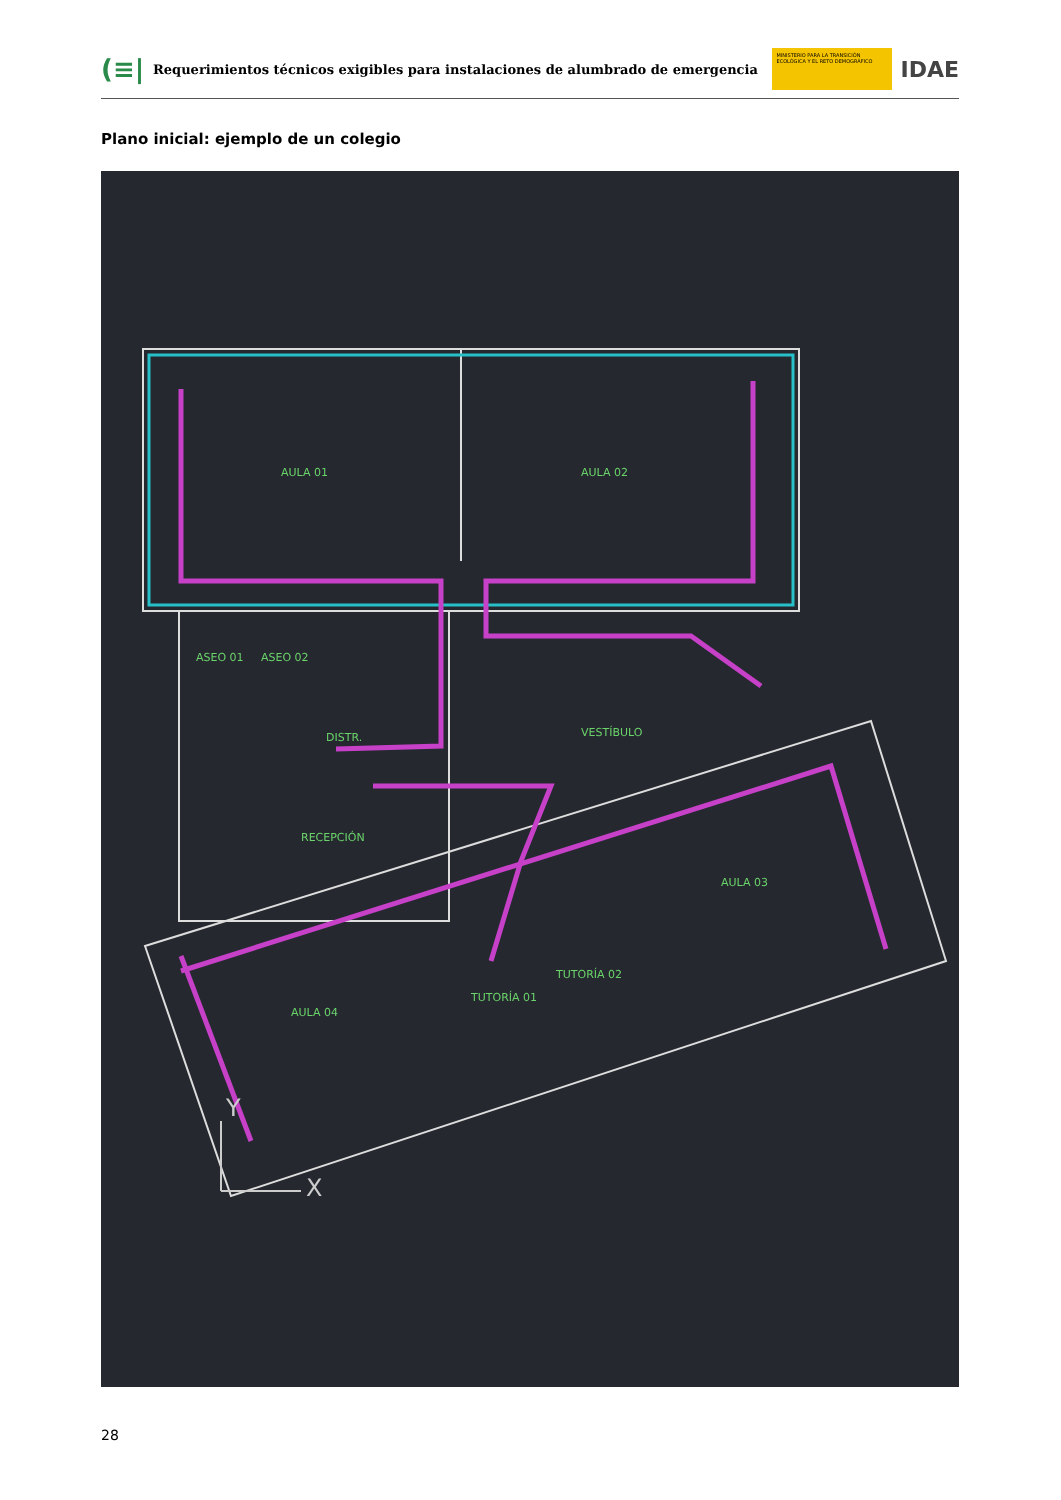(≡|
Requerimientos técnicos exigibles para instalaciones de alumbrado de emergencia
MINISTERIO PARA LA TRANSICIÓN ECOLÓGICA Y EL RETO DEMOGRÁFICO
IDAE
Plano inicial: ejemplo de un colegio
AULA 01
AULA 02
VESTÍBULO
DISTR.
RECEPCIÓN
AULA 03
AULA 04
TUTORÍA 01
TUTORÍA 02
ASEO 01
ASEO 02
X
Y
28